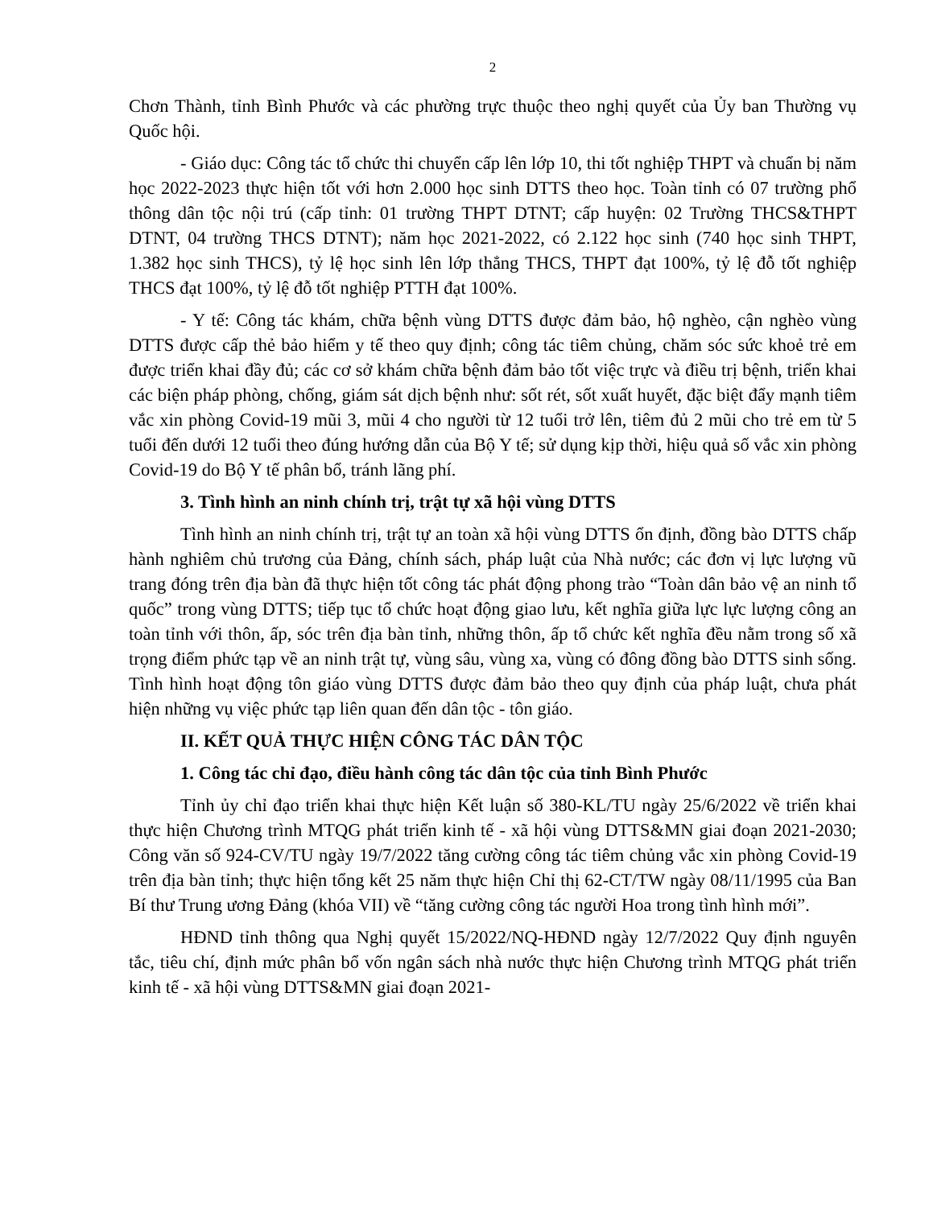2
Chơn Thành, tỉnh Bình Phước và các phường trực thuộc theo nghị quyết của Ủy ban Thường vụ Quốc hội.
- Giáo dục: Công tác tổ chức thi chuyển cấp lên lớp 10, thi tốt nghiệp THPT và chuẩn bị năm học 2022-2023 thực hiện tốt với hơn 2.000 học sinh DTTS theo học. Toàn tỉnh có 07 trường phổ thông dân tộc nội trú (cấp tỉnh: 01 trường THPT DTNT; cấp huyện: 02 Trường THCS&THPT DTNT, 04 trường THCS DTNT); năm học 2021-2022, có 2.122 học sinh (740 học sinh THPT, 1.382 học sinh THCS), tỷ lệ học sinh lên lớp thẳng THCS, THPT đạt 100%, tỷ lệ đỗ tốt nghiệp THCS đạt 100%, tỷ lệ đỗ tốt nghiệp PTTH đạt 100%.
- Y tế: Công tác khám, chữa bệnh vùng DTTS được đảm bảo, hộ nghèo, cận nghèo vùng DTTS được cấp thẻ bảo hiểm y tế theo quy định; công tác tiêm chủng, chăm sóc sức khoẻ trẻ em được triển khai đầy đủ; các cơ sở khám chữa bệnh đảm bảo tốt việc trực và điều trị bệnh, triển khai các biện pháp phòng, chống, giám sát dịch bệnh như: sốt rét, sốt xuất huyết, đặc biệt đẩy mạnh tiêm vắc xin phòng Covid-19 mũi 3, mũi 4 cho người từ 12 tuổi trở lên, tiêm đủ 2 mũi cho trẻ em từ 5 tuổi đến dưới 12 tuổi theo đúng hướng dẫn của Bộ Y tế; sử dụng kịp thời, hiệu quả số vắc xin phòng Covid-19 do Bộ Y tế phân bổ, tránh lãng phí.
3. Tình hình an ninh chính trị, trật tự xã hội vùng DTTS
Tình hình an ninh chính trị, trật tự an toàn xã hội vùng DTTS ổn định, đồng bào DTTS chấp hành nghiêm chủ trương của Đảng, chính sách, pháp luật của Nhà nước; các đơn vị lực lượng vũ trang đóng trên địa bàn đã thực hiện tốt công tác phát động phong trào “Toàn dân bảo vệ an ninh tổ quốc” trong vùng DTTS; tiếp tục tổ chức hoạt động giao lưu, kết nghĩa giữa lực lực lượng công an toàn tỉnh với thôn, ấp, sóc trên địa bàn tỉnh, những thôn, ấp tổ chức kết nghĩa đều nằm trong số xã trọng điểm phức tạp về an ninh trật tự, vùng sâu, vùng xa, vùng có đông đồng bào DTTS sinh sống. Tình hình hoạt động tôn giáo vùng DTTS được đảm bảo theo quy định của pháp luật, chưa phát hiện những vụ việc phức tạp liên quan đến dân tộc - tôn giáo.
II. KẾT QUẢ THỰC HIỆN CÔNG TÁC DÂN TỘC
1. Công tác chỉ đạo, điều hành công tác dân tộc của tỉnh Bình Phước
Tỉnh ủy chỉ đạo triển khai thực hiện Kết luận số 380-KL/TU ngày 25/6/2022 về triển khai thực hiện Chương trình MTQG phát triển kinh tế - xã hội vùng DTTS&MN giai đoạn 2021-2030; Công văn số 924-CV/TU ngày 19/7/2022 tăng cường công tác tiêm chủng vắc xin phòng Covid-19 trên địa bàn tỉnh; thực hiện tổng kết 25 năm thực hiện Chỉ thị 62-CT/TW ngày 08/11/1995 của Ban Bí thư Trung ương Đảng (khóa VII) về “tăng cường công tác người Hoa trong tình hình mới”.
HĐND tỉnh thông qua Nghị quyết 15/2022/NQ-HĐND ngày 12/7/2022 Quy định nguyên tắc, tiêu chí, định mức phân bổ vốn ngân sách nhà nước thực hiện Chương trình MTQG phát triển kinh tế - xã hội vùng DTTS&MN giai đoạn 2021-